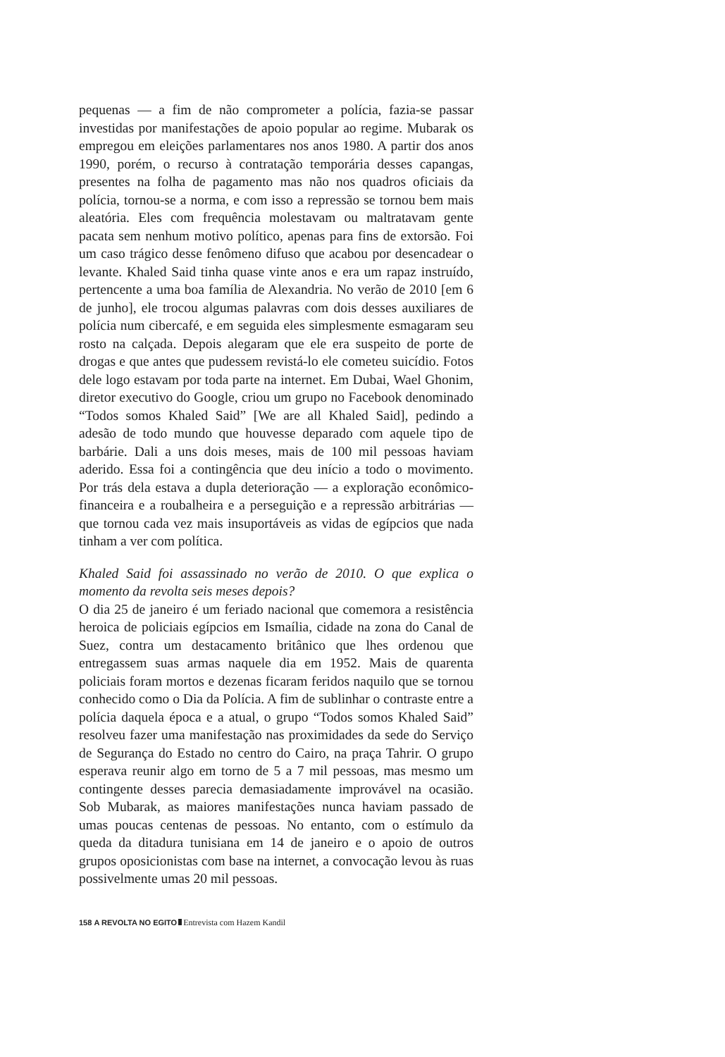pequenas — a fim de não comprometer a polícia, fazia-se passar investidas por manifestações de apoio popular ao regime. Mubarak os empregou em eleições parlamentares nos anos 1980. A partir dos anos 1990, porém, o recurso à contratação temporária desses capangas, presentes na folha de pagamento mas não nos quadros oficiais da polícia, tornou-se a norma, e com isso a repressão se tornou bem mais aleatória. Eles com frequência molestavam ou maltratavam gente pacata sem nenhum motivo político, apenas para fins de extorsão. Foi um caso trágico desse fenômeno difuso que acabou por desencadear o levante. Khaled Said tinha quase vinte anos e era um rapaz instruído, pertencente a uma boa família de Alexandria. No verão de 2010 [em 6 de junho], ele trocou algumas palavras com dois desses auxiliares de polícia num cibercafé, e em seguida eles simplesmente esmagaram seu rosto na calçada. Depois alegaram que ele era suspeito de porte de drogas e que antes que pudessem revistá-lo ele cometeu suicídio. Fotos dele logo estavam por toda parte na internet. Em Dubai, Wael Ghonim, diretor executivo do Google, criou um grupo no Facebook denominado “Todos somos Khaled Said” [We are all Khaled Said], pedindo a adesão de todo mundo que houvesse deparado com aquele tipo de barbárie. Dali a uns dois meses, mais de 100 mil pessoas haviam aderido. Essa foi a contingência que deu início a todo o movimento. Por trás dela estava a dupla deterioração — a exploração econômico-financeira e a roubalheira e a perseguição e a repressão arbitrárias — que tornou cada vez mais insuportáveis as vidas de egípcios que nada tinham a ver com política.
Khaled Said foi assassinado no verão de 2010. O que explica o momento da revolta seis meses depois?
O dia 25 de janeiro é um feriado nacional que comemora a resistência heroica de policiais egípcios em Ismaília, cidade na zona do Canal de Suez, contra um destacamento britânico que lhes ordenou que entregassem suas armas naquele dia em 1952. Mais de quarenta policiais foram mortos e dezenas ficaram feridos naquilo que se tornou conhecido como o Dia da Polícia. A fim de sublinhar o contraste entre a polícia daquela época e a atual, o grupo “Todos somos Khaled Said” resolveu fazer uma manifestação nas proximidades da sede do Serviço de Segurança do Estado no centro do Cairo, na praça Tahrir. O grupo esperava reunir algo em torno de 5 a 7 mil pessoas, mas mesmo um contingente desses parecia demasiadamente improvável na ocasião. Sob Mubarak, as maiores manifestações nunca haviam passado de umas poucas centenas de pessoas. No entanto, com o estímulo da queda da ditadura tunisiana em 14 de janeiro e o apoio de outros grupos oposicionistas com base na internet, a convocação levou às ruas possivelmente umas 20 mil pessoas.
158 A REVOLTA NO EGITO Entrevista com Hazem Kandil